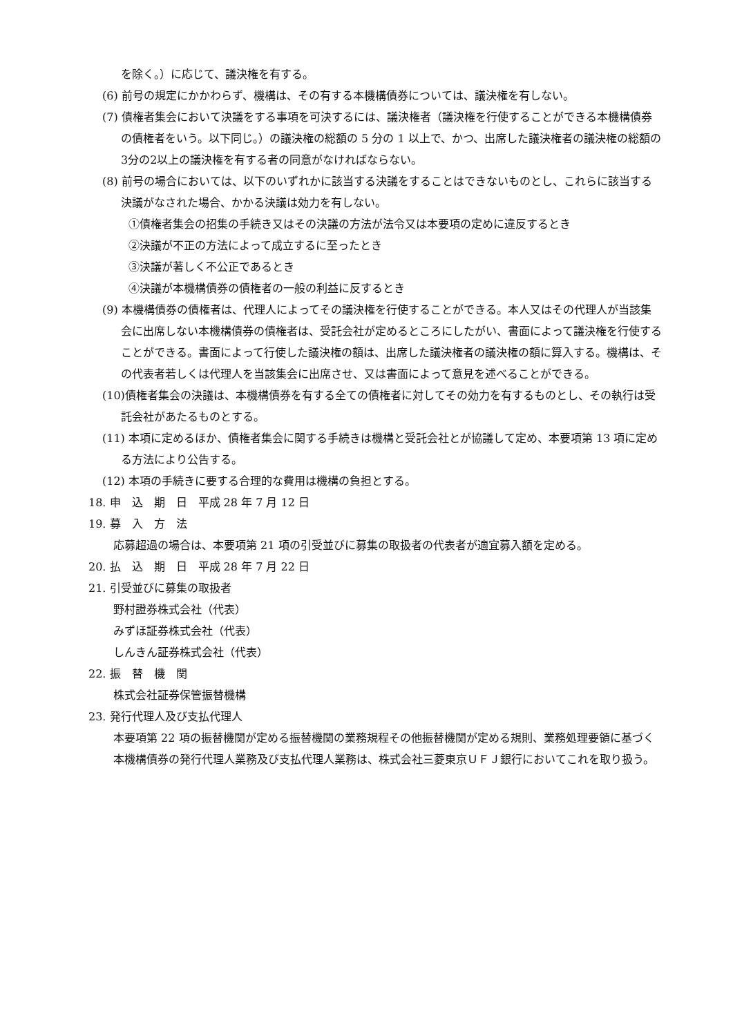を除く。）に応じて、議決権を有する。
(6) 前号の規定にかかわらず、機構は、その有する本機構債券については、議決権を有しない。
(7) 債権者集会において決議をする事項を可決するには、議決権者（議決権を行使することができる本機構債券の債権者をいう。以下同じ。）の議決権の総額の 5 分の 1 以上で、かつ、出席した議決権者の議決権の総額の3分の2以上の議決権を有する者の同意がなければならない。
(8) 前号の場合においては、以下のいずれかに該当する決議をすることはできないものとし、これらに該当する決議がなされた場合、かかる決議は効力を有しない。
①債権者集会の招集の手続き又はその決議の方法が法令又は本要項の定めに違反するとき
②決議が不正の方法によって成立するに至ったとき
③決議が著しく不公正であるとき
④決議が本機構債券の債権者の一般の利益に反するとき
(9) 本機構債券の債権者は、代理人によってその議決権を行使することができる。本人又はその代理人が当該集会に出席しない本機構債券の債権者は、受託会社が定めるところにしたがい、書面によって議決権を行使することができる。書面によって行使した議決権の額は、出席した議決権者の議決権の額に算入する。機構は、その代表者若しくは代理人を当該集会に出席させ、又は書面によって意見を述べることができる。
(10)債権者集会の決議は、本機構債券を有する全ての債権者に対してその効力を有するものとし、その執行は受託会社があたるものとする。
(11) 本項に定めるほか、債権者集会に関する手続きは機構と受託会社とが協議して定め、本要項第 13 項に定める方法により公告する。
(12) 本項の手続きに要する合理的な費用は機構の負担とする。
18. 申　込　期　日　平成 28 年 7 月 12 日
19. 募　入　方　法
応募超過の場合は、本要項第 21 項の引受並びに募集の取扱者の代表者が適宜募入額を定める。
20. 払　込　期　日　平成 28 年 7 月 22 日
21. 引受並びに募集の取扱者
野村證券株式会社（代表）
みずほ証券株式会社（代表）
しんきん証券株式会社（代表）
22. 振　替　機　関
株式会社証券保管振替機構
23. 発行代理人及び支払代理人
本要項第 22 項の振替機関が定める振替機関の業務規程その他振替機関が定める規則、業務処理要領に基づく本機構債券の発行代理人業務及び支払代理人業務は、株式会社三菱東京ＵＦＪ銀行においてこれを取り扱う。